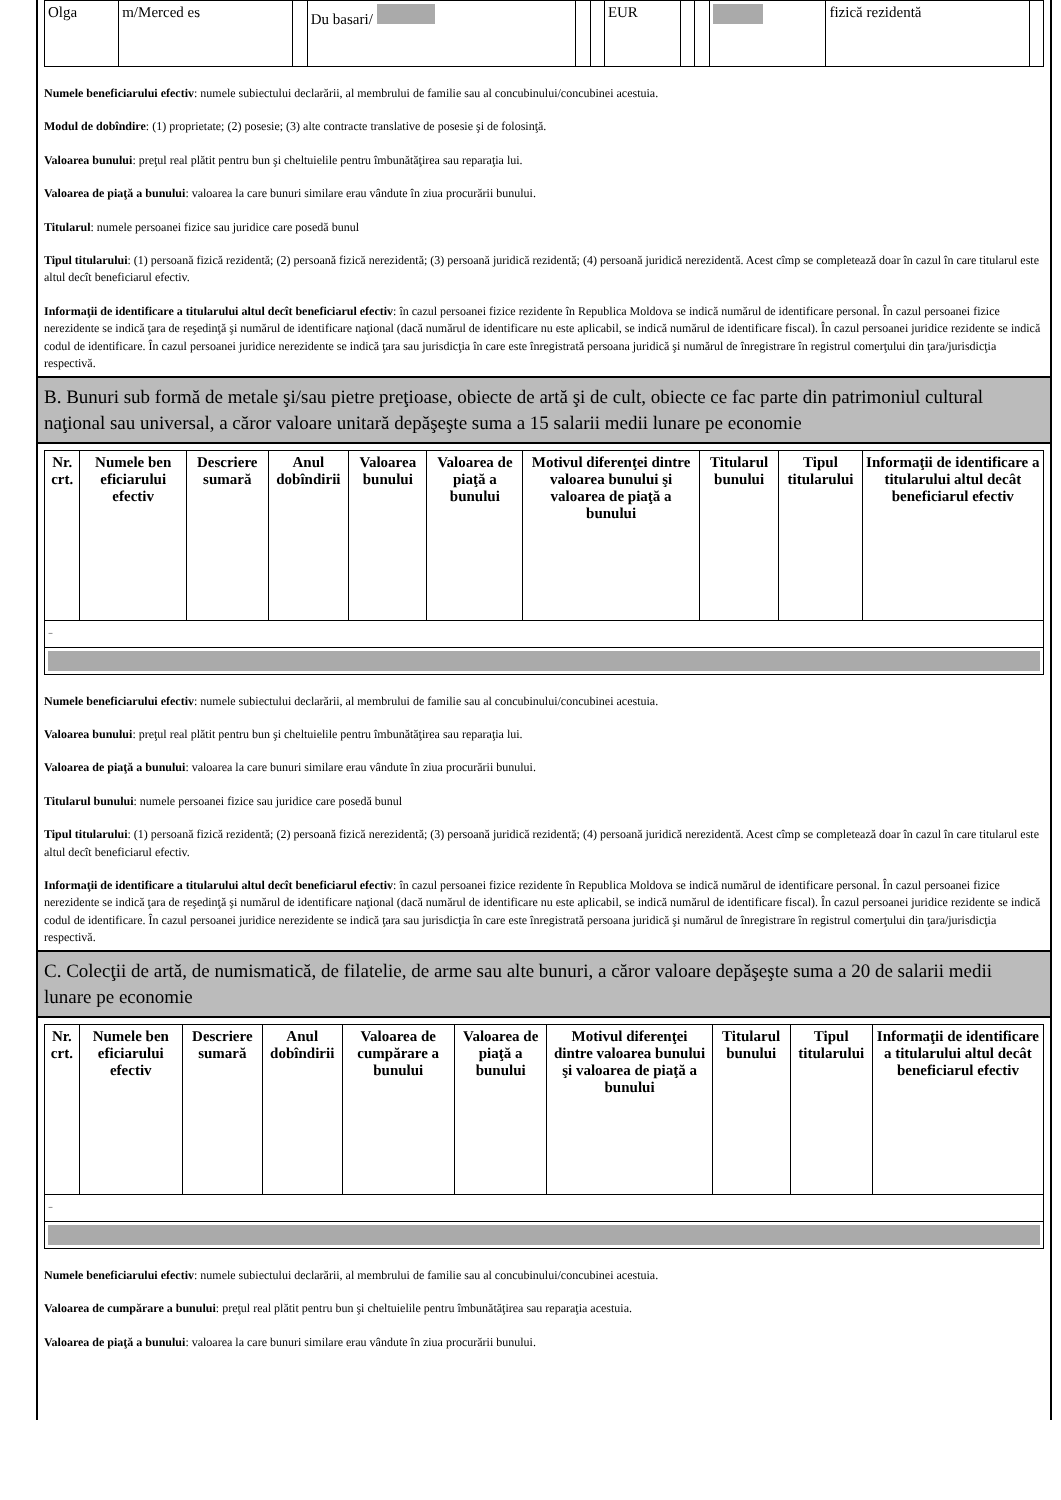| Olga | m/Merced es | | Du basari/ | | | EUR | | | | fizică rezidentă | |
Numele beneficiarului efectiv: numele subiectului declarării, al membrului de familie sau al concubinului/concubinei acestuia.
Modul de dobîndire: (1) proprietate; (2) posesie; (3) alte contracte translative de posesie şi de folosinţă.
Valoarea bunului: preţul real plătit pentru bun şi cheltuielile pentru îmbunătăţirea sau reparaţia lui.
Valoarea de piaţă a bunului: valoarea la care bunuri similare erau vândute în ziua procurării bunului.
Titularul: numele persoanei fizice sau juridice care posedă bunul
Tipul titularului: (1) persoană fizică rezidentă; (2) persoană fizică nerezidentă; (3) persoană juridică rezidentă; (4) persoană juridică nerezidentă. Acest cîmp se completează doar în cazul în care titularul este altul decît beneficiarul efectiv.
Informaţii de identificare a titularului altul decît beneficiarul efectiv: în cazul persoanei fizice rezidente în Republica Moldova se indică numărul de identificare personal. În cazul persoanei fizice nerezidente se indică ţara de reşedinţă şi numărul de identificare naţional (dacă numărul de identificare nu este aplicabil, se indică numărul de identificare fiscal). În cazul persoanei juridice rezidente se indică codul de identificare. În cazul persoanei juridice nerezidente se indică ţara sau jurisdicţia în care este înregistrată persoana juridică şi numărul de înregistrare în registrul comerţului din ţara/jurisdicţia respectivă.
B. Bunuri sub formă de metale şi/sau pietre preţioase, obiecte de artă şi de cult, obiecte ce fac parte din patrimoniul cultural naţional sau universal, a căror valoare unitară depăşeşte suma a 15 salarii medii lunare pe economie
| Nr. crt. | Numele ben eficiarului efectiv | Descriere sumară | Anul dobîndirii | Valoarea bunului | Valoarea de piaţă a bunului | Motivul diferenţei dintre valoarea bunului şi valoarea de piaţă a bunului | Titularul bunului | Tipul titularului | Informaţii de identificare a titularului altul decât beneficiarul efectiv |
| --- | --- | --- | --- | --- | --- | --- | --- | --- | --- |
| - | | | | | | | | | |
Numele beneficiarului efectiv: numele subiectului declarării, al membrului de familie sau al concubinului/concubinei acestuia.
Valoarea bunului: preţul real plătit pentru bun şi cheltuielile pentru îmbunătăţirea sau reparaţia lui.
Valoarea de piaţă a bunului: valoarea la care bunuri similare erau vândute în ziua procurării bunului.
Titularul bunului: numele persoanei fizice sau juridice care posedă bunul
Tipul titularului: (1) persoană fizică rezidentă; (2) persoană fizică nerezidentă; (3) persoană juridică rezidentă; (4) persoană juridică nerezidentă. Acest cîmp se completează doar în cazul în care titularul este altul decît beneficiarul efectiv.
Informaţii de identificare a titularului altul decît beneficiarul efectiv: în cazul persoanei fizice rezidente în Republica Moldova se indică numărul de identificare personal. În cazul persoanei fizice nerezidente se indică ţara de reşedinţă şi numărul de identificare naţional (dacă numărul de identificare nu este aplicabil, se indică numărul de identificare fiscal). În cazul persoanei juridice rezidente se indică codul de identificare. În cazul persoanei juridice nerezidente se indică ţara sau jurisdicţia în care este înregistrată persoana juridică şi numărul de înregistrare în registrul comerţului din ţara/jurisdicţia respectivă.
C. Colecţii de artă, de numismatică, de filatelie, de arme sau alte bunuri, a căror valoare depăşeşte suma a 20 de salarii medii lunare pe economie
| Nr. crt. | Numele ben eficiarului efectiv | Descriere sumară | Anul dobîndirii | Valoarea de cumpărare a bunului | Valoarea de piaţă a bunului | Motivul diferenţei dintre valoarea bunului şi valoarea de piaţă a bunului | Titularul bunului | Tipul titularului | Informaţii de identificare a titularului altul decât beneficiarul efectiv |
| --- | --- | --- | --- | --- | --- | --- | --- | --- | --- |
| - | | | | | | | | | |
Numele beneficiarului efectiv: numele subiectului declarării, al membrului de familie sau al concubinului/concubinei acestuia.
Valoarea de cumpărare a bunului: preţul real plătit pentru bun şi cheltuielile pentru îmbunătăţirea sau reparaţia acestuia.
Valoarea de piaţă a bunului: valoarea la care bunuri similare erau vândute în ziua procurării bunului.